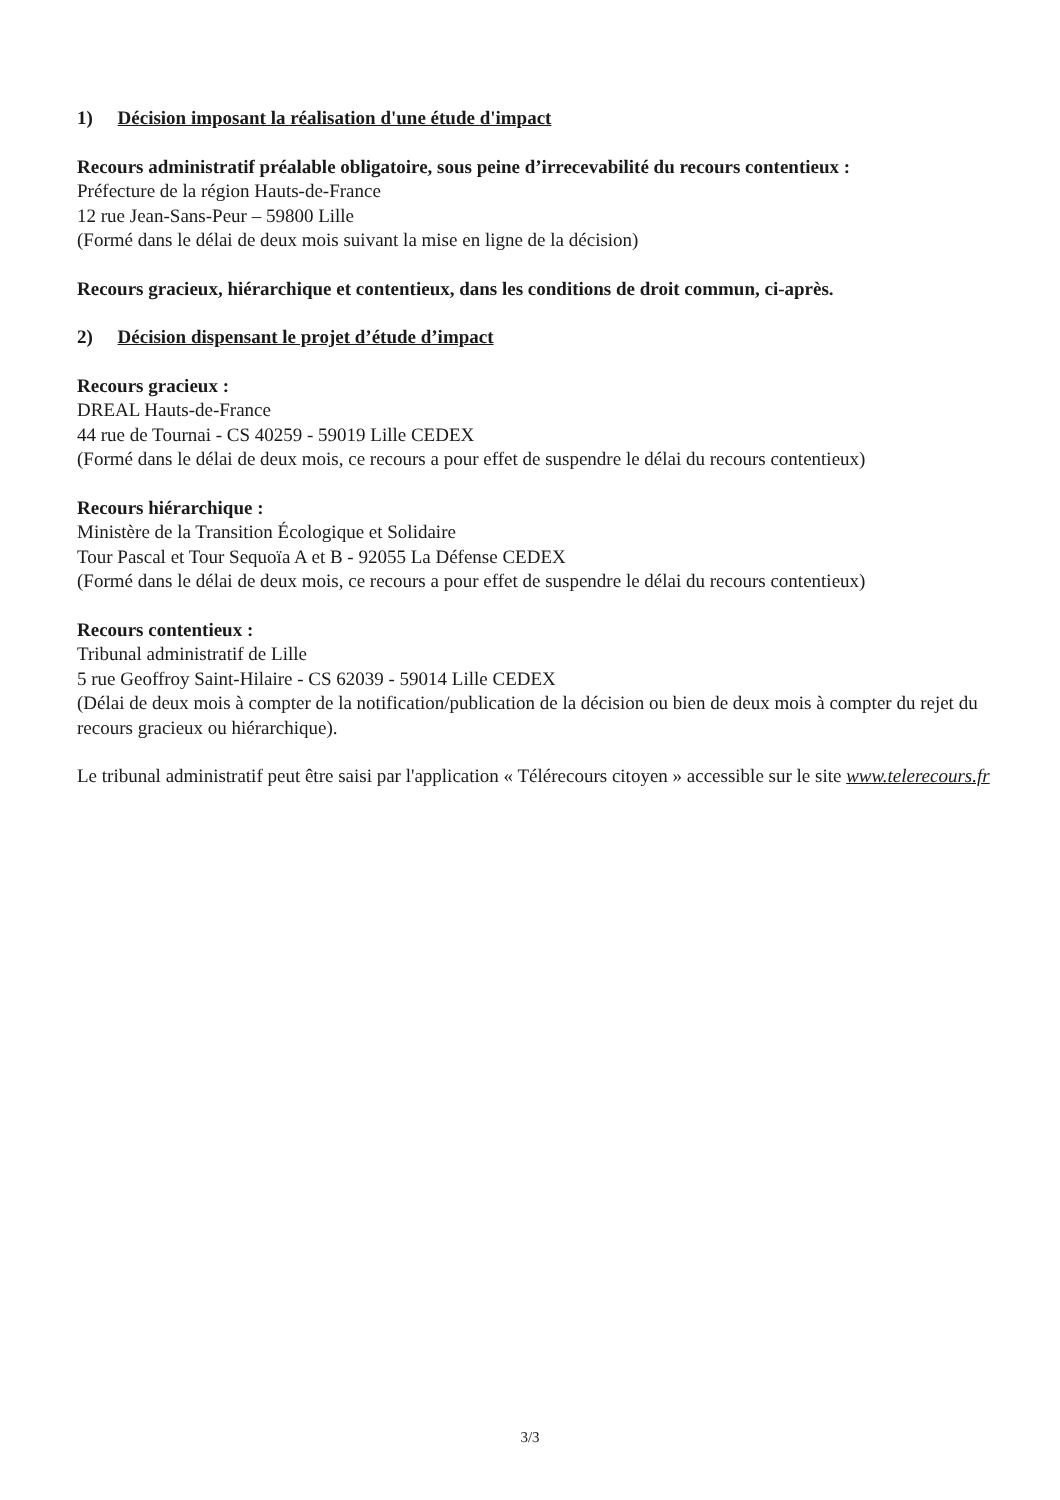1) Décision imposant la réalisation d'une étude d'impact
Recours administratif préalable obligatoire, sous peine d’irrecevabilité du recours contentieux :
Préfecture de la région Hauts-de-France
12 rue Jean-Sans-Peur – 59800 Lille
(Formé dans le délai de deux mois suivant la mise en ligne de la décision)
Recours gracieux, hiérarchique et contentieux, dans les conditions de droit commun, ci-après.
2) Décision dispensant le projet d’étude d’impact
Recours gracieux :
DREAL Hauts-de-France
44 rue de Tournai - CS 40259 - 59019 Lille CEDEX
(Formé dans le délai de deux mois, ce recours a pour effet de suspendre le délai du recours contentieux)
Recours hiérarchique :
Ministère de la Transition Écologique et Solidaire
Tour Pascal et Tour Sequoïa A et B - 92055 La Défense CEDEX
(Formé dans le délai de deux mois, ce recours a pour effet de suspendre le délai du recours contentieux)
Recours contentieux :
Tribunal administratif de Lille
5 rue Geoffroy Saint-Hilaire - CS 62039 - 59014 Lille CEDEX
(Délai de deux mois à compter de la notification/publication de la décision ou bien de deux mois à compter du rejet du recours gracieux ou hiérarchique).
Le tribunal administratif peut être saisi par l'application « Télérecours citoyen » accessible sur le site www.telerecours.fr
3/3